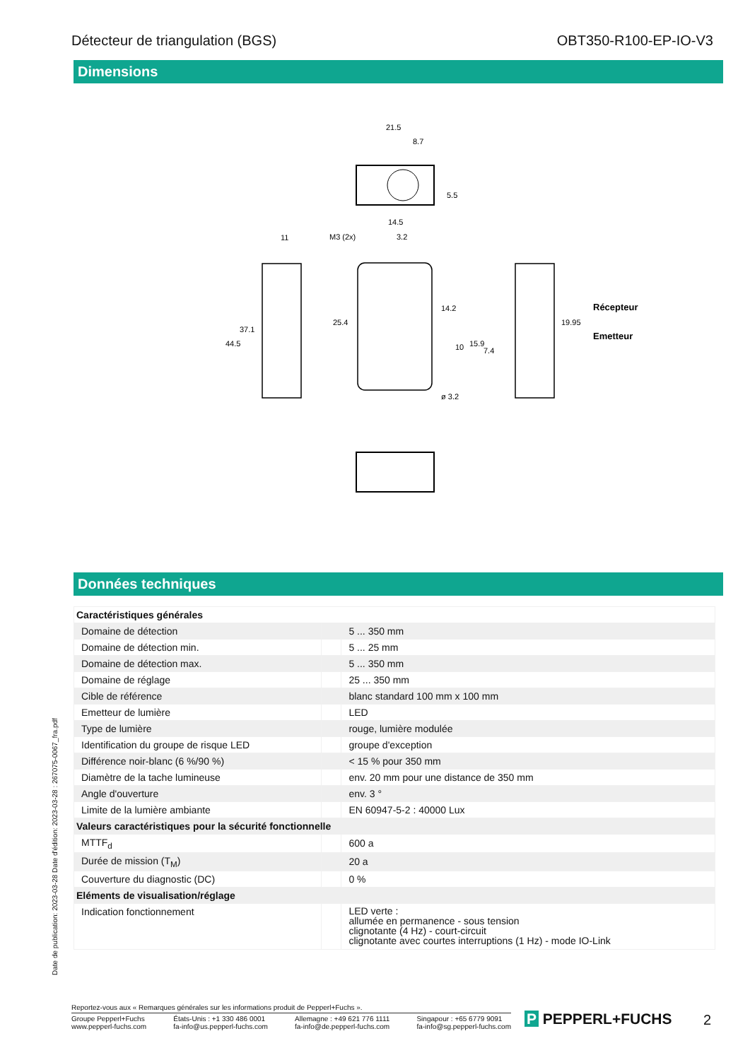Détecteur de triangulation (BGS) OBT350-R100-EP-IO-V3
Dimensions
21.5
8.7
11
M3 (2x)
14.5
3.2
Récepteur
Emetteur
44.5
37.1
25.4
14.2
10
15.9
7.4
19.95
ø 3.2
5.5
Données techniques
| Caractéristiques générales | | |
| Domaine de détection | | 5 ... 350 mm |
| Domaine de détection min. | | 5 ... 25 mm |
| Domaine de détection max. | | 5 ... 350 mm |
| Domaine de réglage | | 25 ... 350 mm |
| Cible de référence | | blanc standard 100 mm x 100 mm |
| Emetteur de lumière | | LED |
| Type de lumière | | rouge, lumière modulée |
| Identification du groupe de risque LED | | groupe d'exception |
| Différence noir-blanc (6 %/90 %) | | < 15 % pour 350 mm |
| Diamètre de la tache lumineuse | | env. 20 mm pour une distance de 350 mm |
| Angle d'ouverture | | env. 3 ° |
| Limite de la lumière ambiante | | EN 60947-5-2 : 40000 Lux |
| Valeurs caractéristiques pour la sécurité fonctionnelle | | |
| MTTF<sub>d</sub> | | 600 a |
| Durée de mission (T<sub>M</sub>) | | 20 a |
| Couverture du diagnostic (DC) | | 0 % |
| Eléments de visualisation/réglage | | |
| Indication fonctionnement | | LED verte : allumée en permanence - sous tension clignotante (4 Hz) - court-circuit clignotante avec courtes interruptions (1 Hz) - mode IO-Link |
Date de publication: 2023-03-28 Date d'édition: 2023-03-28 : 267075-0067_fra.pdf
Reportez-vous aux « Remarques générales sur les informations produit de Pepperl+Fuchs ».
Groupe Pepperl+Fuchs
www.pepperl-fuchs.com États-Unis : +1 330 486 0001
fa-info@us.pepperl-fuchs.com Allemagne : +49 621 776 1111
fa-info@de.pepperl-fuchs.com Singapour : +65 6779 9091
fa-info@sg.pepperl-fuchs.com
P PEPPERL+FUCHS 2